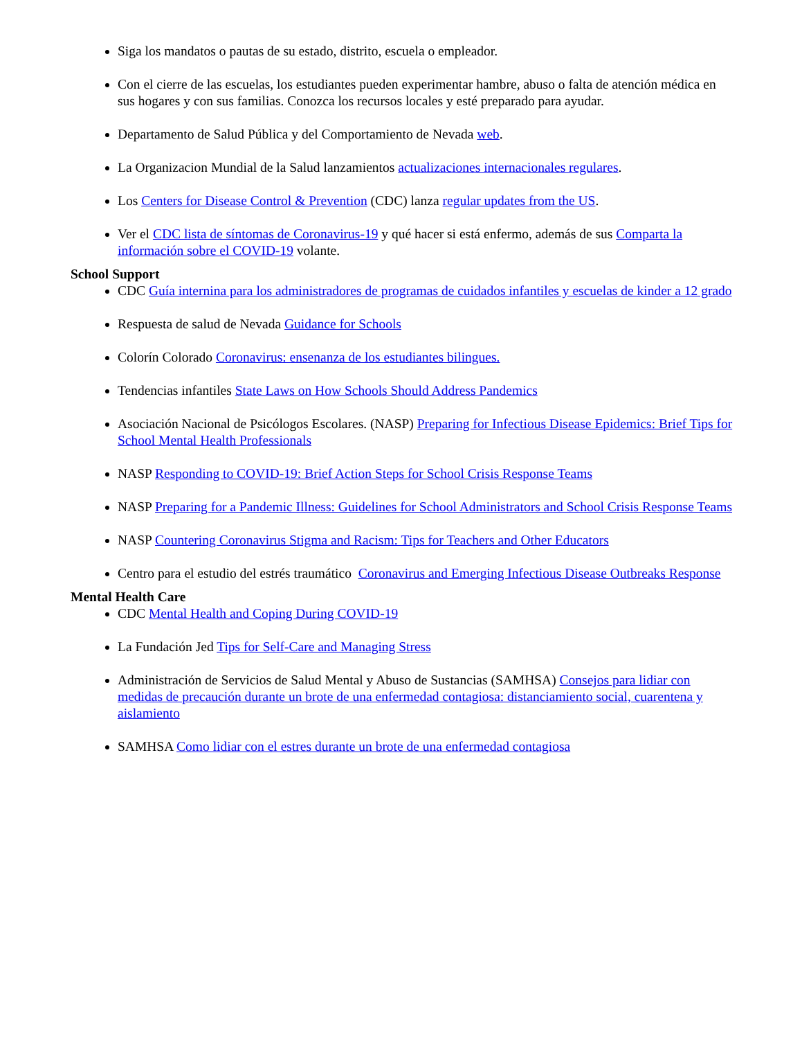Siga los mandatos o pautas de su estado, distrito, escuela o empleador.
Con el cierre de las escuelas, los estudiantes pueden experimentar hambre, abuso o falta de atención médica en sus hogares y con sus familias. Conozca los recursos locales y esté preparado para ayudar.
Departamento de Salud Pública y del Comportamiento de Nevada web.
La Organizacion Mundial de la Salud lanzamientos actualizaciones internacionales regulares.
Los Centers for Disease Control & Prevention (CDC) lanza regular updates from the US.
Ver el CDC lista de síntomas de Coronavirus-19 y qué hacer si está enfermo, además de sus Comparta la información sobre el COVID-19 volante.
School Support
CDC Guía internina para los administradores de programas de cuidados infantiles y escuelas de kinder a 12 grado
Respuesta de salud de Nevada Guidance for Schools
Colorín Colorado Coronavirus: ensenanza de los estudiantes bilingues.
Tendencias infantiles State Laws on How Schools Should Address Pandemics
Asociación Nacional de Psicólogos Escolares. (NASP) Preparing for Infectious Disease Epidemics: Brief Tips for School Mental Health Professionals
NASP Responding to COVID-19: Brief Action Steps for School Crisis Response Teams
NASP Preparing for a Pandemic Illness: Guidelines for School Administrators and School Crisis Response Teams
NASP Countering Coronavirus Stigma and Racism: Tips for Teachers and Other Educators
Centro para el estudio del estrés traumático Coronavirus and Emerging Infectious Disease Outbreaks Response
Mental Health Care
CDC Mental Health and Coping During COVID-19
La Fundación Jed Tips for Self-Care and Managing Stress
Administración de Servicios de Salud Mental y Abuso de Sustancias (SAMHSA) Consejos para lidiar con medidas de precaución durante un brote de una enfermedad contagiosa: distanciamiento social, cuarentena y aislamiento
SAMHSA Como lidiar con el estres durante un brote de una enfermedad contagiosa